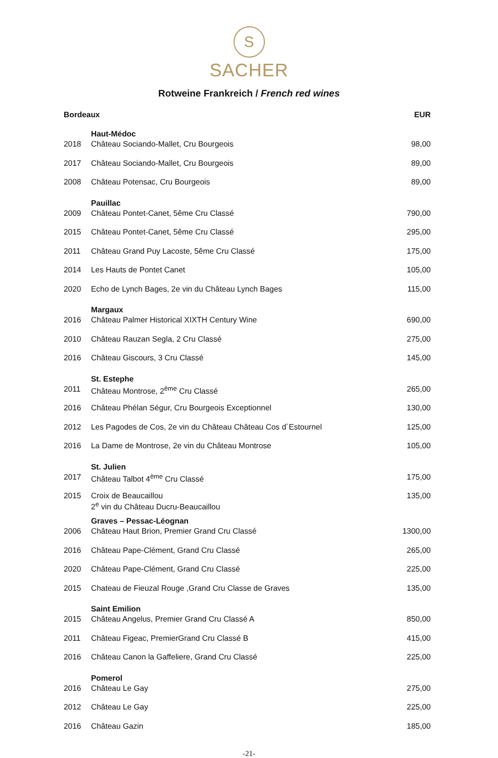S
SACHER
Rotweine Frankreich / French red wines
| Bordeaux | | EUR |
| --- | --- | --- |
| | Haut-Médoc | |
| 2018 | Château Sociando-Mallet, Cru Bourgeois | 98,00 |
| 2017 | Château Sociando-Mallet, Cru Bourgeois | 89,00 |
| 2008 | Château Potensac, Cru Bourgeois | 89,00 |
| | Pauillac | |
| 2009 | Château Pontet-Canet, 5ême Cru Classé | 790,00 |
| 2015 | Château Pontet-Canet, 5ême Cru Classé | 295,00 |
| 2011 | Château Grand Puy Lacoste, 5ême Cru Classé | 175,00 |
| 2014 | Les Hauts de Pontet Canet | 105,00 |
| 2020 | Echo de Lynch Bages, 2e vin du Château Lynch Bages | 115,00 |
| | Margaux | |
| 2016 | Château Palmer Historical XIXTH Century Wine | 690,00 |
| 2010 | Château Rauzan Segla, 2 Cru Classé | 275,00 |
| 2016 | Château Giscours, 3 Cru Classé | 145,00 |
| | St. Estephe | |
| 2011 | Château Montrose, 2<sup>ème</sup> Cru Classé | 265,00 |
| 2016 | Château Phélan Ségur, Cru Bourgeois Exceptionnel | 130,00 |
| 2012 | Les Pagodes de Cos, 2e vin du Château Château Cos d´Estournel | 125,00 |
| 2016 | La Dame de Montrose, 2e vin du Château Montrose | 105,00 |
| | St. Julien | |
| 2017 | Château Talbot 4<sup>ème</sup> Cru Classé | 175,00 |
| 2015 | Croix de Beaucaillou 2<sup>e</sup> vin du Château Ducru-Beaucaillou | 135,00 |
| | Graves – Pessac-Léognan | |
| 2006 | Château Haut Brion, Premier Grand Cru Classé | 1300,00 |
| 2016 | Château Pape-Clément, Grand Cru Classé | 265,00 |
| 2020 | Château Pape-Clément, Grand Cru Classé | 225,00 |
| 2015 | Chateau de Fieuzal Rouge ,Grand Cru Classe de Graves | 135,00 |
| | Saint Emilion | |
| 2015 | Château Angelus, Premier Grand Cru Classé A | 850,00 |
| 2011 | Château Figeac, PremierGrand Cru Classé B | 415,00 |
| 2016 | Château Canon la Gaffeliere, Grand Cru Classé | 225,00 |
| | Pomerol | |
| 2016 | Château Le Gay | 275,00 |
| 2012 | Château Le Gay | 225,00 |
| 2016 | Château Gazin | 185,00 |
-21-